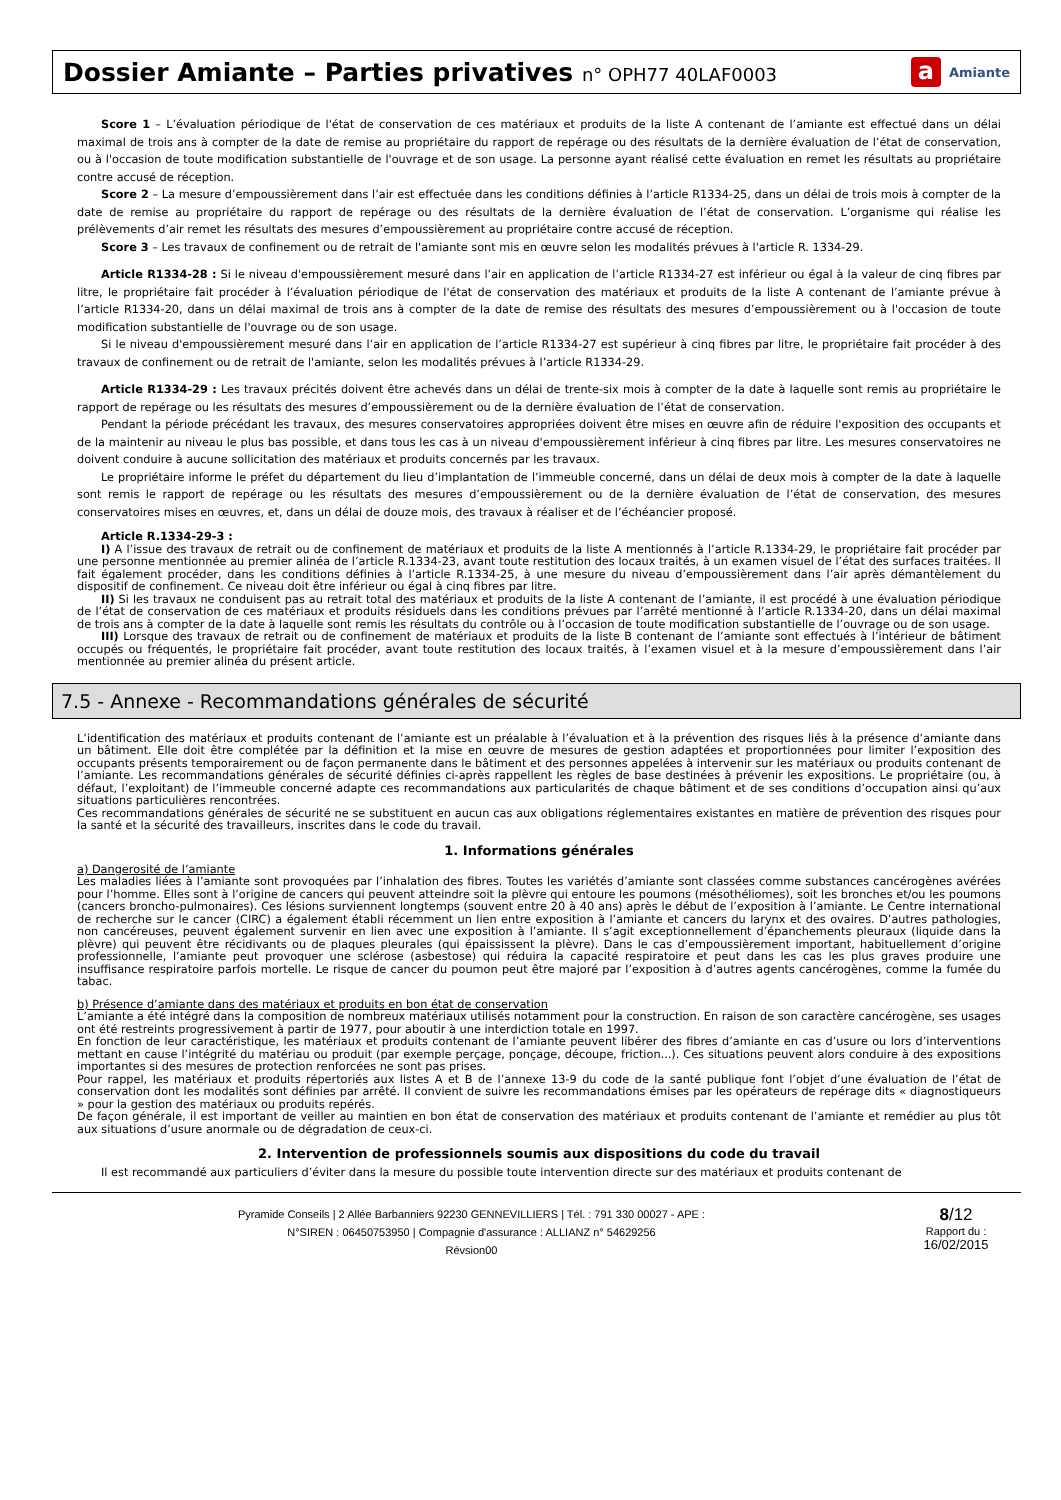Dossier Amiante – Parties privatives n° OPH77 40LAF0003
a Amiante
Score 1 – L’évaluation périodique de l'état de conservation de ces matériaux et produits de la liste A contenant de l’amiante est effectué dans un délai maximal de trois ans à compter de la date de remise au propriétaire du rapport de repérage ou des résultats de la dernière évaluation de l’état de conservation, ou à l'occasion de toute modification substantielle de l'ouvrage et de son usage. La personne ayant réalisé cette évaluation en remet les résultats au propriétaire contre accusé de réception.
Score 2 – La mesure d’empoussièrement dans l’air est effectuée dans les conditions définies à l’article R1334-25, dans un délai de trois mois à compter de la date de remise au propriétaire du rapport de repérage ou des résultats de la dernière évaluation de l’état de conservation. L’organisme qui réalise les prélèvements d’air remet les résultats des mesures d’empoussièrement au propriétaire contre accusé de réception.
Score 3 – Les travaux de confinement ou de retrait de l'amiante sont mis en œuvre selon les modalités prévues à l'article R. 1334-29.
Article R1334-28 : Si le niveau d'empoussièrement mesuré dans l’air en application de l’article R1334-27 est inférieur ou égal à la valeur de cinq fibres par litre, le propriétaire fait procéder à l’évaluation périodique de l'état de conservation des matériaux et produits de la liste A contenant de l’amiante prévue à l’article R1334-20, dans un délai maximal de trois ans à compter de la date de remise des résultats des mesures d’empoussièrement ou à l'occasion de toute modification substantielle de l'ouvrage ou de son usage.
Si le niveau d'empoussièrement mesuré dans l’air en application de l’article R1334-27 est supérieur à cinq fibres par litre, le propriétaire fait procéder à des travaux de confinement ou de retrait de l'amiante, selon les modalités prévues à l’article R1334-29.
Article R1334-29 : Les travaux précités doivent être achevés dans un délai de trente-six mois à compter de la date à laquelle sont remis au propriétaire le rapport de repérage ou les résultats des mesures d’empoussièrement ou de la dernière évaluation de l’état de conservation.
Pendant la période précédant les travaux, des mesures conservatoires appropriées doivent être mises en œuvre afin de réduire l'exposition des occupants et de la maintenir au niveau le plus bas possible, et dans tous les cas à un niveau d'empoussièrement inférieur à cinq fibres par litre. Les mesures conservatoires ne doivent conduire à aucune sollicitation des matériaux et produits concernés par les travaux.
Le propriétaire informe le préfet du département du lieu d’implantation de l’immeuble concerné, dans un délai de deux mois à compter de la date à laquelle sont remis le rapport de repérage ou les résultats des mesures d’empoussièrement ou de la dernière évaluation de l’état de conservation, des mesures conservatoires mises en œuvres, et, dans un délai de douze mois, des travaux à réaliser et de l’échéancier proposé.
Article R.1334-29-3 :
I) A l’issue des travaux de retrait ou de confinement de matériaux et produits de la liste A mentionnés à l’article R.1334-29, le propriétaire fait procéder par une personne mentionnée au premier alinéa de l’article R.1334-23, avant toute restitution des locaux traités, à un examen visuel de l’état des surfaces traitées. Il fait également procéder, dans les conditions définies à l’article R.1334-25, à une mesure du niveau d’empoussièrement dans l’air après démantèlement du dispositif de confinement. Ce niveau doit être inférieur ou égal à cinq fibres par litre.
II) Si les travaux ne conduisent pas au retrait total des matériaux et produits de la liste A contenant de l’amiante, il est procédé à une évaluation périodique de l’état de conservation de ces matériaux et produits résiduels dans les conditions prévues par l’arrêté mentionné à l’article R.1334-20, dans un délai maximal de trois ans à compter de la date à laquelle sont remis les résultats du contrôle ou à l’occasion de toute modification substantielle de l’ouvrage ou de son usage.
III) Lorsque des travaux de retrait ou de confinement de matériaux et produits de la liste B contenant de l’amiante sont effectués à l’intérieur de bâtiment occupés ou fréquentés, le propriétaire fait procéder, avant toute restitution des locaux traités, à l’examen visuel et à la mesure d’empoussièrement dans l’air mentionnée au premier alinéa du présent article.
7.5 - Annexe - Recommandations générales de sécurité
L’identification des matériaux et produits contenant de l’amiante est un préalable à l’évaluation et à la prévention des risques liés à la présence d’amiante dans un bâtiment. Elle doit être complétée par la définition et la mise en œuvre de mesures de gestion adaptées et proportionnées pour limiter l’exposition des occupants présents temporairement ou de façon permanente dans le bâtiment et des personnes appelées à intervenir sur les matériaux ou produits contenant de l’amiante. Les recommandations générales de sécurité définies ci-après rappellent les règles de base destinées à prévenir les expositions. Le propriétaire (ou, à défaut, l’exploitant) de l’immeuble concerné adapte ces recommandations aux particularités de chaque bâtiment et de ses conditions d’occupation ainsi qu’aux situations particulières rencontrées.
Ces recommandations générales de sécurité ne se substituent en aucun cas aux obligations réglementaires existantes en matière de prévention des risques pour la santé et la sécurité des travailleurs, inscrites dans le code du travail.
1. Informations générales
a) Dangerosité de l’amiante
Les maladies liées à l’amiante sont provoquées par l’inhalation des fibres. Toutes les variétés d’amiante sont classées comme substances cancérogènes avérées pour l’homme. Elles sont à l’origine de cancers qui peuvent atteindre soit la plèvre qui entoure les poumons (mésothéliomes), soit les bronches et/ou les poumons (cancers broncho-pulmonaires). Ces lésions surviennent longtemps (souvent entre 20 à 40 ans) après le début de l’exposition à l’amiante. Le Centre international de recherche sur le cancer (CIRC) a également établi récemment un lien entre exposition à l’amiante et cancers du larynx et des ovaires. D’autres pathologies, non cancéreuses, peuvent également survenir en lien avec une exposition à l’amiante. Il s’agit exceptionnellement d’épanchements pleuraux (liquide dans la plèvre) qui peuvent être récidivants ou de plaques pleurales (qui épaississent la plèvre). Dans le cas d’empoussièrement important, habituellement d’origine professionnelle, l’amiante peut provoquer une sclérose (asbestose) qui réduira la capacité respiratoire et peut dans les cas les plus graves produire une insuffisance respiratoire parfois mortelle. Le risque de cancer du poumon peut être majoré par l’exposition à d’autres agents cancérogènes, comme la fumée du tabac.
b) Présence d’amiante dans des matériaux et produits en bon état de conservation
L’amiante a été intégré dans la composition de nombreux matériaux utilisés notamment pour la construction. En raison de son caractère cancérogène, ses usages ont été restreints progressivement à partir de 1977, pour aboutir à une interdiction totale en 1997.
En fonction de leur caractéristique, les matériaux et produits contenant de l’amiante peuvent libérer des fibres d’amiante en cas d’usure ou lors d’interventions mettant en cause l’intégrité du matériau ou produit (par exemple perçage, ponçage, découpe, friction...). Ces situations peuvent alors conduire à des expositions importantes si des mesures de protection renforcées ne sont pas prises.
Pour rappel, les matériaux et produits répertoriés aux listes A et B de l’annexe 13-9 du code de la santé publique font l’objet d’une évaluation de l’état de conservation dont les modalités sont définies par arrêté. Il convient de suivre les recommandations émises par les opérateurs de repérage dits « diagnostiqueurs » pour la gestion des matériaux ou produits repérés.
De façon générale, il est important de veiller au maintien en bon état de conservation des matériaux et produits contenant de l’amiante et remédier au plus tôt aux situations d’usure anormale ou de dégradation de ceux-ci.
2. Intervention de professionnels soumis aux dispositions du code du travail
Il est recommandé aux particuliers d’éviter dans la mesure du possible toute intervention directe sur des matériaux et produits contenant de
Pyramide Conseils | 2 Allée Barbanniers 92230 GENNEVILLIERS | Tél. : 791 330 00027 - APE :
N°SIREN : 06450753950 | Compagnie d'assurance : ALLIANZ n° 54629256
Révsion00
8/12
Rapport du :
16/02/2015